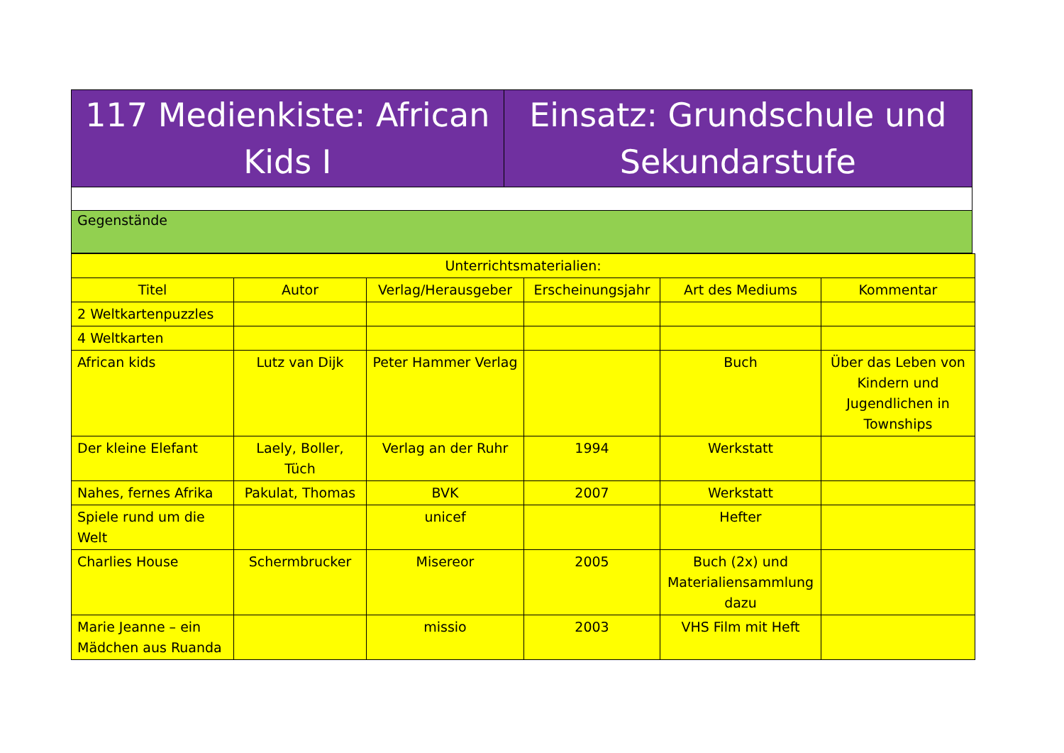| 117 Medienkiste: African Kids I | Einsatz: Grundschule und Sekundarstufe |
| Gegenstände | |
| Unterrichtsmaterialien: | | | | | |
| --- | --- | --- | --- | --- | --- |
| Titel | Autor | Verlag/Herausgeber | Erscheinungsjahr | Art des Mediums | Kommentar |
| 2 Weltkartenpuzzles | | | | | |
| 4 Weltkarten | | | | | |
| African kids | Lutz van Dijk | Peter Hammer Verlag | | Buch | Über das Leben von Kindern und Jugendlichen in Townships |
| Der kleine Elefant | Laely, Boller, Tüch | Verlag an der Ruhr | 1994 | Werkstatt | |
| Nahes, fernes Afrika | Pakulat, Thomas | BVK | 2007 | Werkstatt | |
| Spiele rund um die Welt | | unicef | | Hefter | |
| Charlies House | Schermbrucker | Misereor | 2005 | Buch (2x) und Materialiensammlung dazu | |
| Marie Jeanne – ein Mädchen aus Ruanda | | missio | 2003 | VHS Film mit Heft | |